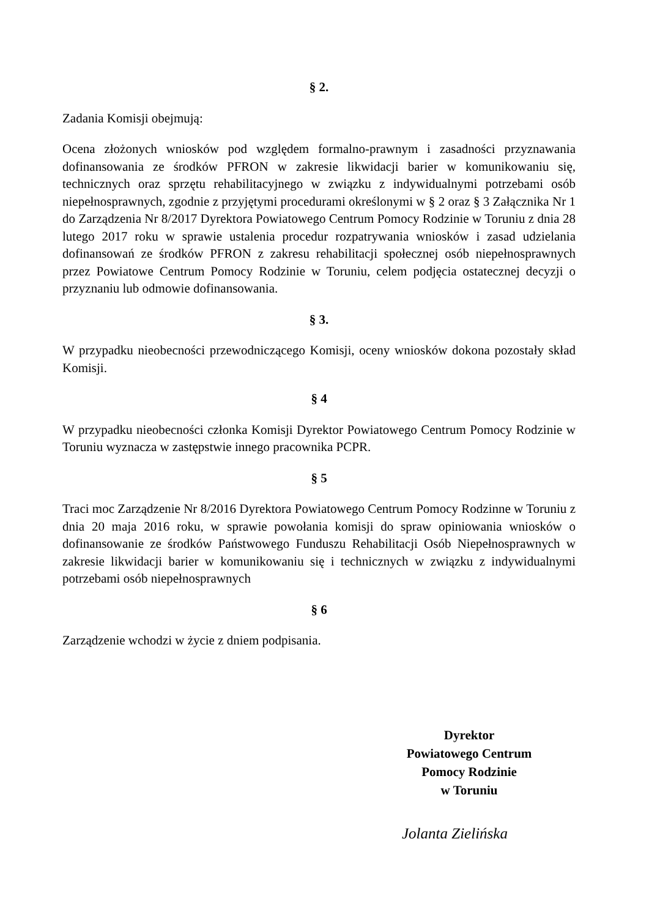§ 2.
Zadania Komisji obejmują:
Ocena złożonych wniosków pod względem formalno-prawnym i zasadności przyznawania dofinansowania ze środków PFRON w zakresie likwidacji barier w komunikowaniu się, technicznych oraz sprzętu rehabilitacyjnego w związku z indywidualnymi potrzebami osób niepełnosprawnych, zgodnie z przyjętymi procedurami określonymi w § 2 oraz § 3 Załącznika Nr 1 do Zarządzenia Nr 8/2017 Dyrektora Powiatowego Centrum Pomocy Rodzinie w Toruniu z dnia 28 lutego 2017 roku w sprawie ustalenia procedur rozpatrywania wniosków i zasad udzielania dofinansowań ze środków PFRON z zakresu rehabilitacji społecznej osób niepełnosprawnych przez Powiatowe Centrum Pomocy Rodzinie w Toruniu, celem podjęcia ostatecznej decyzji o przyznaniu lub odmowie dofinansowania.
§ 3.
W przypadku nieobecności przewodniczącego Komisji, oceny wniosków dokona pozostały skład Komisji.
§ 4
W przypadku nieobecności członka Komisji Dyrektor Powiatowego Centrum Pomocy Rodzinie w Toruniu wyznacza w zastępstwie innego pracownika PCPR.
§ 5
Traci moc Zarządzenie Nr 8/2016 Dyrektora Powiatowego Centrum Pomocy Rodzinne w Toruniu z dnia 20 maja 2016 roku, w sprawie powołania komisji do spraw opiniowania wniosków o dofinansowanie ze środków Państwowego Funduszu Rehabilitacji Osób Niepełnosprawnych w zakresie likwidacji barier w komunikowaniu się i technicznych w związku z indywidualnymi potrzebami osób niepełnosprawnych
§ 6
Zarządzenie wchodzi w życie z dniem podpisania.
Dyrektor
Powiatowego Centrum
Pomocy Rodzinie
w Toruniu
Jolanta Zielińska